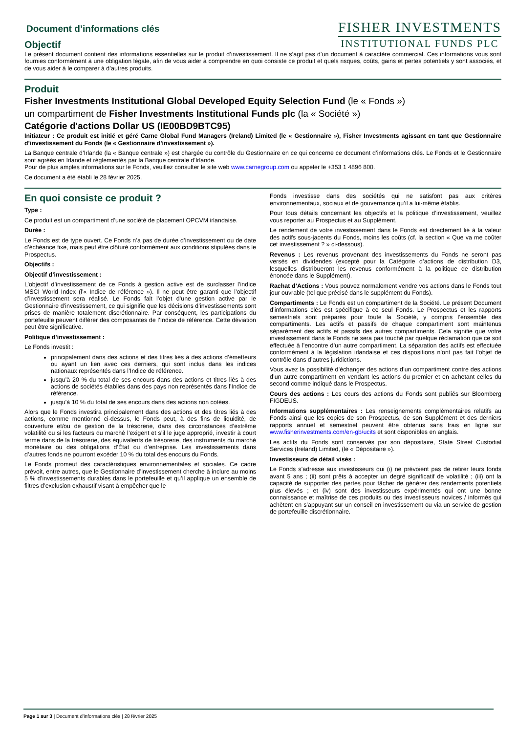Document d’informations clés
Objectif
FISHER INVESTMENTS
INSTITUTIONAL FUNDS PLC
Le présent document contient des informations essentielles sur le produit d’investissement. Il ne s’agit pas d’un document à caractère commercial. Ces informations vous sont fournies conformément à une obligation légale, afin de vous aider à comprendre en quoi consiste ce produit et quels risques, coûts, gains et pertes potentiels y sont associés, et de vous aider à le comparer à d’autres produits.
Produit
Fisher Investments Institutional Global Developed Equity Selection Fund (le « Fonds »)
un compartiment de Fisher Investments Institutional Funds plc (la « Société »)
Catégorie d'actions Dollar US (IE00BD9BTC95)
Initiateur : Ce produit est initié et géré Carne Global Fund Managers (Ireland) Limited (le « Gestionnaire »), Fisher Investments agissant en tant que Gestionnaire d’investissement du Fonds (le « Gestionnaire d’investissement »).
La Banque centrale d’Irlande (la « Banque centrale ») est chargée du contrôle du Gestionnaire en ce qui concerne ce document d’informations clés. Le Fonds et le Gestionnaire sont agréés en Irlande et réglementés par la Banque centrale d’Irlande.
Pour de plus amples informations sur le Fonds, veuillez consulter le site web www.carnegroup.com ou appeler le +353 1 4896 800.
Ce document a été établi le 28 février 2025.
En quoi consiste ce produit ?
Type :
Ce produit est un compartiment d’une société de placement OPCVM irlandaise.
Durée :
Le Fonds est de type ouvert. Ce Fonds n’a pas de durée d’investissement ou de date d’échéance fixe, mais peut être clôturé conformément aux conditions stipulées dans le Prospectus.
Objectifs :
Objectif d’investissement :
L’objectif d’investissement de ce Fonds à gestion active est de surclasser l’indice MSCI World Index (l’« Indice de référence »). Il ne peut être garanti que l’objectif d’investissement sera réalisé. Le Fonds fait l’objet d’une gestion active par le Gestionnaire d’investissement, ce qui signifie que les décisions d’investissements sont prises de manière totalement discrétionnaire. Par conséquent, les participations du portefeuille peuvent différer des composantes de l’Indice de référence. Cette déviation peut être significative.
Politique d’investissement :
Le Fonds investit :
principalement dans des actions et des titres liés à des actions d’émetteurs ou ayant un lien avec ces derniers, qui sont inclus dans les indices nationaux représentés dans l’Indice de référence.
jusqu’à 20 % du total de ses encours dans des actions et titres liés à des actions de sociétés établies dans des pays non représentés dans l’Indice de référence.
jusqu’à 10 % du total de ses encours dans des actions non cotées.
Alors que le Fonds investira principalement dans des actions et des titres liés à des actions, comme mentionné ci-dessus, le Fonds peut, à des fins de liquidité, de couverture et/ou de gestion de la trésorerie, dans des circonstances d’extrême volatilité ou si les facteurs du marché l’exigent et s’il le juge approprié, investir à court terme dans de la trésorerie, des équivalents de trésorerie, des instruments du marché monétaire ou des obligations d’État ou d’entreprise. Les investissements dans d’autres fonds ne pourront excéder 10 % du total des encours du Fonds.
Le Fonds promeut des caractéristiques environnementales et sociales. Ce cadre prévoit, entre autres, que le Gestionnaire d’investissement cherche à inclure au moins 5 % d’investissements durables dans le portefeuille et qu’il applique un ensemble de filtres d’exclusion exhaustif visant à empêcher que le
Fonds investisse dans des sociétés qui ne satisfont pas aux critères environnementaux, sociaux et de gouvernance qu’il a lui-même établis.
Pour tous détails concernant les objectifs et la politique d’investissement, veuillez vous reporter au Prospectus et au Supplément.
Le rendement de votre investissement dans le Fonds est directement lié à la valeur des actifs sous-jacents du Fonds, moins les coûts (cf. la section « Que va me coûter cet investissement ? » ci-dessous).
Revenus : Les revenus provenant des investissements du Fonds ne seront pas versés en dividendes (excepté pour la Catégorie d’actions de distribution D3, lesquelles distribueront les revenus conformément à la politique de distribution énoncée dans le Supplément).
Rachat d’Actions : Vous pouvez normalement vendre vos actions dans le Fonds tout jour ouvrable (tel que précisé dans le supplément du Fonds).
Compartiments : Le Fonds est un compartiment de la Société. Le présent Document d’informations clés est spécifique à ce seul Fonds. Le Prospectus et les rapports semestriels sont préparés pour toute la Société, y compris l’ensemble des compartiments. Les actifs et passifs de chaque compartiment sont maintenus séparément des actifs et passifs des autres compartiments. Cela signifie que votre investissement dans le Fonds ne sera pas touché par quelque réclamation que ce soit effectuée à l’encontre d’un autre compartiment. La séparation des actifs est effectuée conformément à la législation irlandaise et ces dispositions n’ont pas fait l’objet de contrôle dans d’autres juridictions.
Vous avez la possibilité d’échanger des actions d’un compartiment contre des actions d’un autre compartiment en vendant les actions du premier et en achetant celles du second comme indiqué dans le Prospectus.
Cours des actions : Les cours des actions du Fonds sont publiés sur Bloomberg FIGDEUS.
Informations supplémentaires : Les renseignements complémentaires relatifs au Fonds ainsi que les copies de son Prospectus, de son Supplément et des derniers rapports annuel et semestriel peuvent être obtenus sans frais en ligne sur www.fisherinvestments.com/en-gb/ucits et sont disponibles en anglais.
Les actifs du Fonds sont conservés par son dépositaire, State Street Custodial Services (Ireland) Limited, (le « Dépositaire »).
Investisseurs de détail visés :
Le Fonds s’adresse aux investisseurs qui (i) ne prévoient pas de retirer leurs fonds avant 5 ans ; (ii) sont prêts à accepter un degré significatif de volatilité ; (iii) ont la capacité de supporter des pertes pour tâcher de générer des rendements potentiels plus élevés ; et (iv) sont des investisseurs expérimentés qui ont une bonne connaissance et maîtrise de ces produits ou des investisseurs novices / informés qui achètent en s’appuyant sur un conseil en investissement ou via un service de gestion de portefeuille discrétionnaire.
Page 1 sur 3 | Document d’informations clés | 28 février 2025